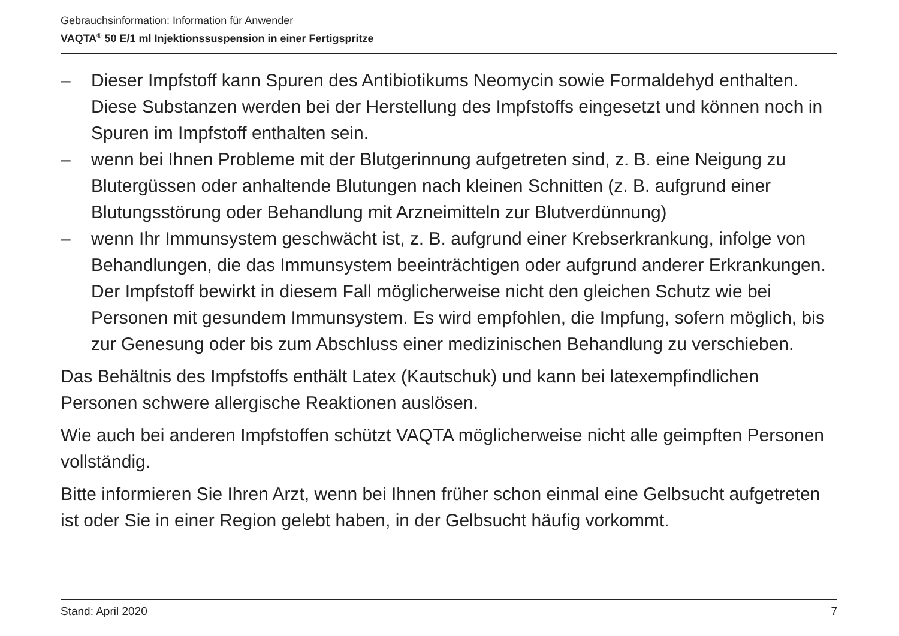Gebrauchsinformation: Information für Anwender
VAQTA<sup>®</sup> 50 E/1 ml Injektionssuspension in einer Fertigspritze
– Dieser Impfstoff kann Spuren des Antibiotikums Neomycin sowie Formaldehyd enthalten. Diese Substanzen werden bei der Herstellung des Impfstoffs eingesetzt und können noch in Spuren im Impfstoff enthalten sein.
– wenn bei Ihnen Probleme mit der Blutgerinnung aufgetreten sind, z. B. eine Neigung zu Blutergüssen oder anhaltende Blutungen nach kleinen Schnitten (z. B. aufgrund einer Blutungsstörung oder Behandlung mit Arzneimitteln zur Blutverdünnung)
– wenn Ihr Immunsystem geschwächt ist, z. B. aufgrund einer Krebserkrankung, infolge von Behandlungen, die das Immunsystem beeinträchtigen oder aufgrund anderer Erkrankungen. Der Impfstoff bewirkt in diesem Fall möglicherweise nicht den gleichen Schutz wie bei Personen mit gesundem Immunsystem. Es wird empfohlen, die Impfung, sofern möglich, bis zur Genesung oder bis zum Abschluss einer medizinischen Behandlung zu verschieben.
Das Behältnis des Impfstoffs enthält Latex (Kautschuk) und kann bei latexempfindlichen Personen schwere allergische Reaktionen auslösen.
Wie auch bei anderen Impfstoffen schützt VAQTA möglicherweise nicht alle geimpften Personen vollständig.
Bitte informieren Sie Ihren Arzt, wenn bei Ihnen früher schon einmal eine Gelbsucht aufgetreten ist oder Sie in einer Region gelebt haben, in der Gelbsucht häufig vorkommt.
Stand: April 2020 7